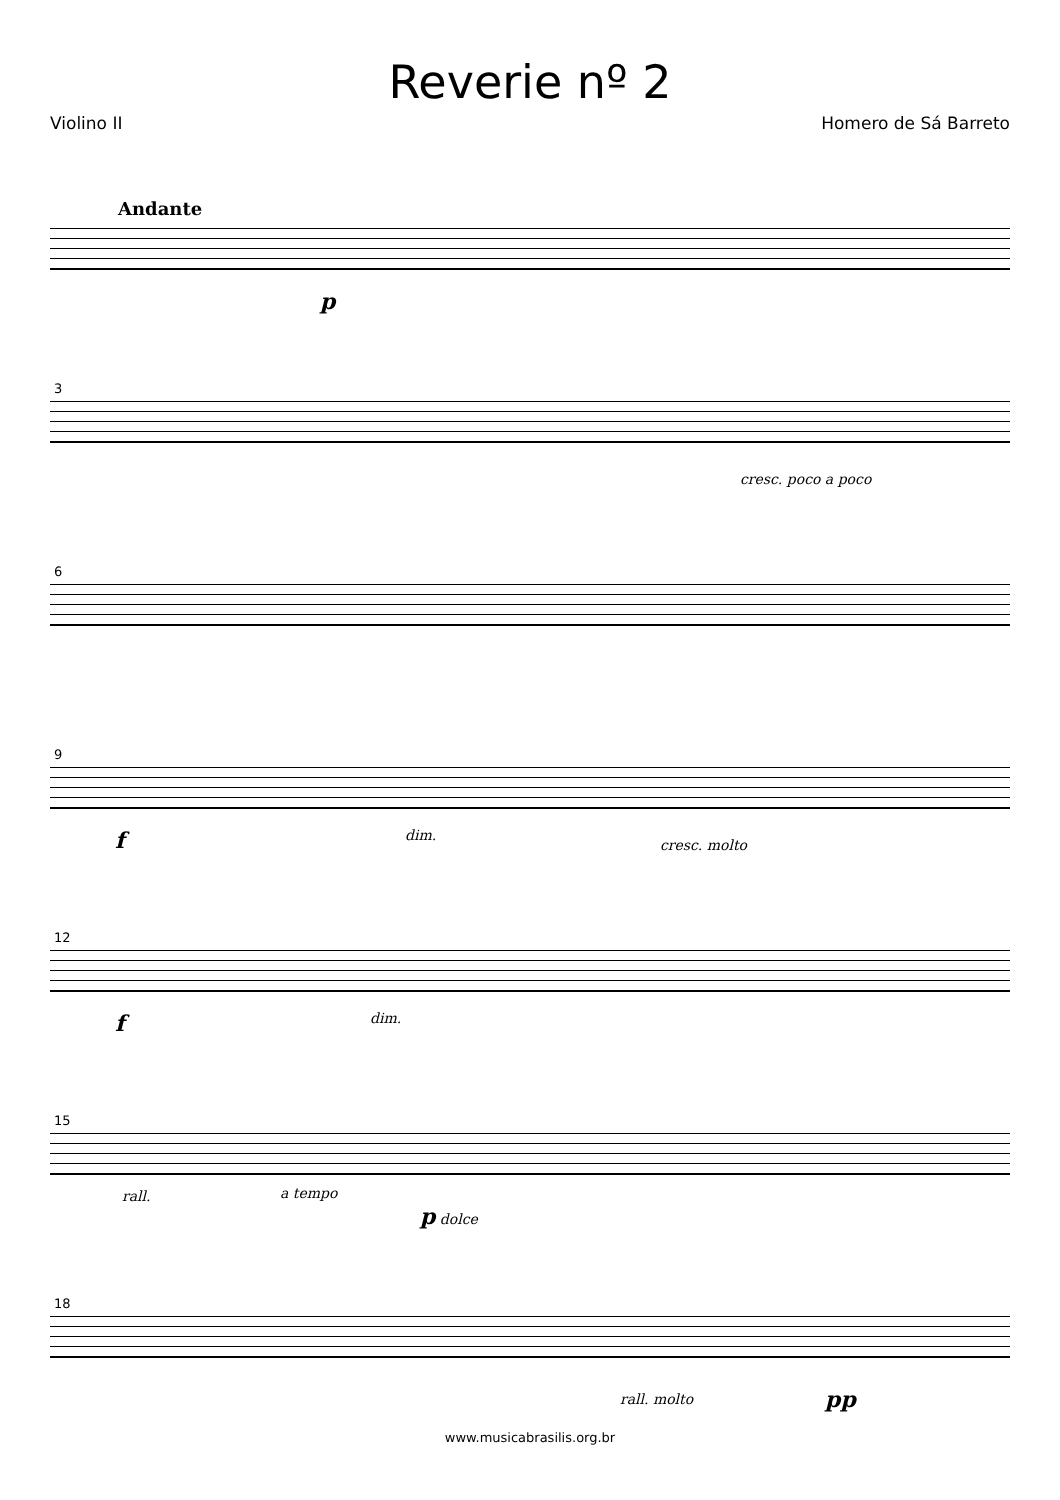Reverie nº 2
Violino II Homero de Sá Barreto
Andante
p
3
cresc. poco a poco
6
9
f dim.
cresc. molto
12
f dim.
15
rall. a tempo
p dolce
18
rall. molto pp
www.musicabrasilis.org.br